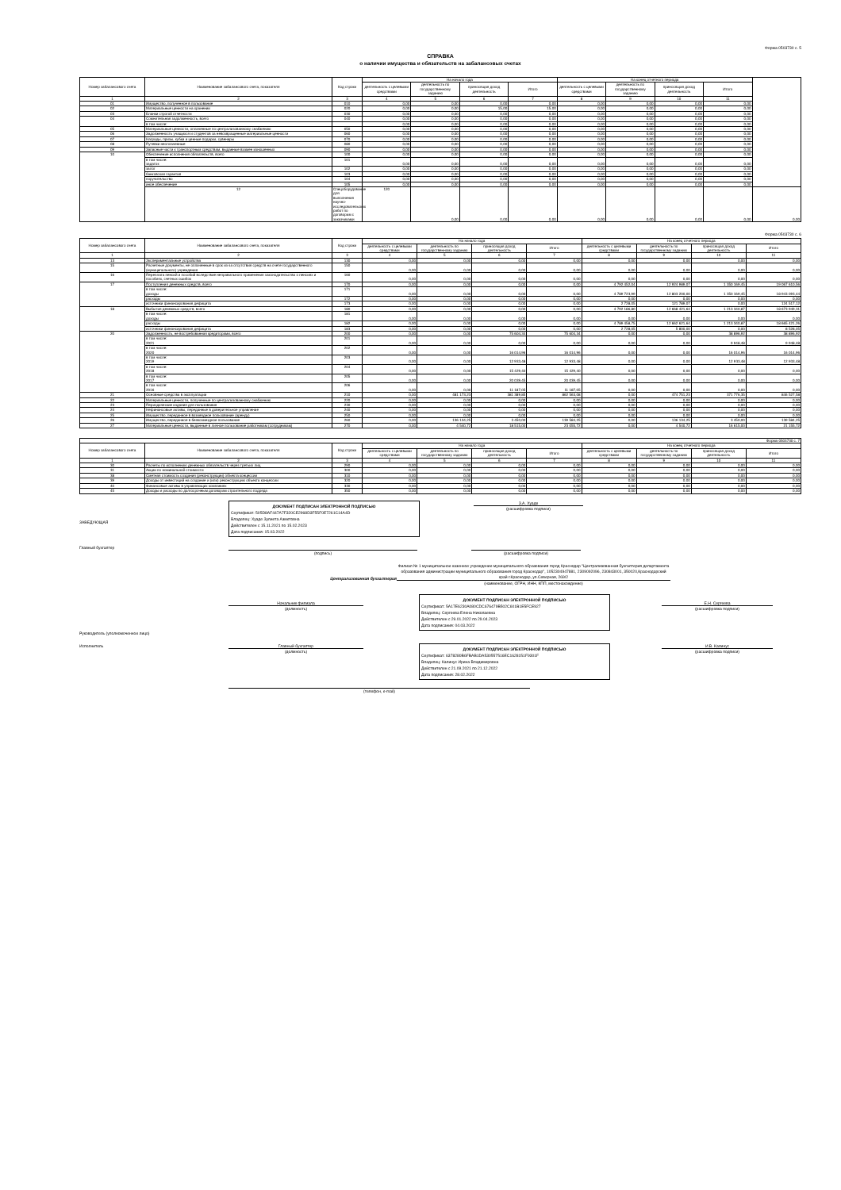Форма 0503730 с. 5
СПРАВКА
о наличии имущества и обязательств на забалансовых счетах
| Номер забалансового счета | Наименование забалансового счета, показателя | Код строки | На начало года | | | | На конец отчетного периода | | | | |
| --- | --- | --- | --- | --- | --- | --- | --- | --- | --- | --- | --- |
| | | | деятельность с целевыми средствами | деятельность по государственному заданию | приносящая доход деятельность | Итого | деятельность с целевыми средствами | деятельность по государственному заданию | приносящая доход деятельность | Итого | |
| 1 | 2 | 3 | 4 | 5 | 6 | 7 | 8 | 9 | 10 | 11 | |
| 01 | Имущество, полученное в пользование | 010 | 0,00 | 0,00 | 0,00 | 0,00 | 0,00 | 0,00 | 0,00 | 0,00 | |
| 02 | Материальные ценности на хранении | 020 | 0,00 | 0,00 | 15,00 | 15,00 | 0,00 | 0,00 | 0,00 | 0,00 | |
| 03 | Бланки строгой отчетности | 030 | 0,00 | 0,00 | 0,00 | 0,00 | 0,00 | 0,00 | 0,00 | 0,00 | |
| 04 | Сомнительная задолженность, всего | 040 | 0,00 | 0,00 | 0,00 | 0,00 | 0,00 | 0,00 | 0,00 | 0,00 | |
| | в том числе: | | 0,00 | 0,00 | 0,00 | 0,00 | 0,00 | 0,00 | 0,00 | 0,00 | |
| 05 | Материальные ценности, оплаченные по централизованному снабжению | 050 | 0,00 | 0,00 | 0,00 | 0,00 | 0,00 | 0,00 | 0,00 | 0,00 | |
| 06 | Задолженность учащихся и студентов за невозвращенные материальные ценности | 060 | 0,00 | 0,00 | 0,00 | 0,00 | 0,00 | 0,00 | 0,00 | 0,00 | |
| 07 | Награды, призы, кубки и ценные подарки, сувениры | 070 | 0,00 | 0,00 | 0,00 | 0,00 | 0,00 | 0,00 | 0,00 | 0,00 | |
| 08 | Путевки неоплаченные | 080 | 0,00 | 0,00 | 0,00 | 0,00 | 0,00 | 0,00 | 0,00 | 0,00 | |
| 09 | Запасные части к транспортным средствам, выданные взамен изношенных | 090 | 0,00 | 0,00 | 0,00 | 0,00 | 0,00 | 0,00 | 0,00 | 0,00 | |
| 10 | Обеспечение исполнения обязательств, всего | 100 | 0,00 | 0,00 | 0,00 | 0,00 | 0,00 | 0,00 | 0,00 | 0,00 | |
| | в том числе: задаток | 101 | 0,00 | 0,00 | 0,00 | 0,00 | 0,00 | 0,00 | 0,00 | 0,00 | |
| | залог | 102 | 0,00 | 0,00 | 0,00 | 0,00 | 0,00 | 0,00 | 0,00 | 0,00 | |
| | банковская гарантия | 103 | 0,00 | 0,00 | 0,00 | 0,00 | 0,00 | 0,00 | 0,00 | 0,00 | |
| | поручительство | 104 | 0,00 | 0,00 | 0,00 | 0,00 | 0,00 | 0,00 | 0,00 | 0,00 | |
| | иное обеспечение | 105 | 0,00 | 0,00 | 0,00 | 0,00 | 0,00 | 0,00 | 0,00 | 0,00 | |
| | 12 | Спецоборудование для выполнения научно-исследовательских работ по договорам с заказчиками | 120 | 0,00 | 0,00 | 0,00 | 0,00 | 0,00 | 0,00 | 0,00 | 0,00 |
Форма 0503730 с. 6
| Номер забалансового счета | Наименование забалансового счета, показателя | Код строки | На начало года | | | | На конец отчетного периода | | | |
| --- | --- | --- | --- | --- | --- | --- | --- | --- | --- | --- |
| | | | деятельность с целевыми средствами | деятельность по государственному заданию | приносящая доход деятельность | Итого | деятельность с целевыми средствами | деятельность по государственному заданию | приносящая доход деятельность | Итого |
| 1 | 2 | 3 | 4 | 5 | 6 | 7 | 8 | 9 | 10 | 11 |
| 13 | Экспериментальные устройства | 130 | 0,00 | 0,00 | 0,00 | 0,00 | 0,00 | 0,00 | 0,00 | 0,00 |
| 15 | Расчетные документы, не оплаченные в срок из-за отсутствия средств на счете государственного (муниципального) учреждения | 150 | 0,00 | 0,00 | 0,00 | 0,00 | 0,00 | 0,00 | 0,00 | 0,00 |
| 16 | Переплата пенсий и пособий вследствие неправильного применения законодательства о пенсиях и пособиях, счетных ошибок | 160 | 0,00 | 0,00 | 0,00 | 0,00 | 0,00 | 0,00 | 0,00 | 0,00 |
| 17 | Поступления денежных средств, всего | 170 | 0,00 | 0,00 | 0,00 | 0,00 | 4 792 452,04 | 12 924 989,07 | 1 350 169,45 | 19 067 610,56 |
| | в том числе: доходы | 171 | 0,00 | 0,00 | 0,00 | 0,00 | 4 789 723,99 | 12 803 200,00 | 1 350 169,45 | 18 943 093,44 |
| | расходы | 172 | 0,00 | 0,00 | 0,00 | 0,00 | 0,00 | 0,00 | 0,00 | 0,00 |
| | источники финансирования дефицита | 173 | 0,00 | 0,00 | 0,00 | 0,00 | 2 728,05 | 121 789,07 | 0,00 | 124 517,12 |
| 18 | Выбытия денежных средств, всего | 180 | 0,00 | 0,00 | 0,00 | 0,00 | 4 792 186,80 | 12 668 421,64 | 1 213 340,87 | 18 673 949,31 |
| | в том числе: доходы | 181 | 0,00 | 0,00 | 0,00 | 0,00 | 0,00 | 0,00 | 0,00 | 0,00 |
| | расходы | 182 | 0,00 | 0,00 | 0,00 | 0,00 | 4 789 458,75 | 12 662 621,64 | 1 213 340,87 | 18 665 421,26 |
| | источники финансирования дефицита | 183 | 0,00 | 0,00 | 0,00 | 0,00 | 2 728,05 | 5 800,00 | 0,00 | 8 528,05 |
| 20 | Задолженность, не востребованная кредиторами, всего | 200 | 0,00 | 0,00 | 75 604,34 | 75 604,34 | 0,00 | 0,00 | 38 896,92 | 38 896,92 |
| | в том числе: 2021 | 201 | 0,00 | 0,00 | 0,00 | 0,00 | 0,00 | 0,00 | 9 948,48 | 9 948,48 |
| | в том числе: 2020 | 202 | 0,00 | 0,00 | 16 014,96 | 16 014,96 | 0,00 | 0,00 | 16 014,96 | 16 014,96 |
| | в том числе: 2019 | 203 | 0,00 | 0,00 | 12 933,48 | 12 933,48 | 0,00 | 0,00 | 12 933,48 | 12 933,48 |
| | в том числе: 2018 | 204 | 0,00 | 0,00 | 15 429,40 | 15 429,40 | 0,00 | 0,00 | 0,00 | 0,00 |
| | в том числе: 2017 | 205 | 0,00 | 0,00 | 20 039,45 | 20 039,45 | 0,00 | 0,00 | 0,00 | 0,00 |
| | в том числе: 2016 | 206 | 0,00 | 0,00 | 11 187,05 | 11 187,05 | 0,00 | 0,00 | 0,00 | 0,00 |
| 21 | Основные средства в эксплуатации | 210 | 0,00 | 481 173,23 | 381 389,85 | 862 563,08 | 0,00 | 474 751,23 | 371 776,35 | 846 527,58 |
| 22 | Материальные ценности, полученные по централизованному снабжению | 220 | 0,00 | 0,00 | 0,00 | 0,00 | 0,00 | 0,00 | 0,00 | 0,00 |
| 23 | Периодические издания для пользования | 230 | 0,00 | 0,00 | 0,00 | 0,00 | 0,00 | 0,00 | 0,00 | 0,00 |
| 24 | Нефинансовые активы, переданные в доверительное управление | 240 | 0,00 | 0,00 | 0,00 | 0,00 | 0,00 | 0,00 | 0,00 | 0,00 |
| 25 | Имущество, переданное в возмездное пользование (аренду) | 250 | 0,00 | 0,00 | 0,00 | 0,00 | 0,00 | 0,00 | 0,00 | 0,00 |
| 26 | Имущество, переданное в безвозмездное пользование | 260 | 0,00 | 136 134,25 | 3 450,00 | 139 584,25 | 0,00 | 136 134,25 | 3 450,00 | 139 584,25 |
| 27 | Материальные ценности, выданные в личное пользование работникам (сотрудникам) | 270 | 0,00 | 4 540,72 | 18 515,00 | 23 055,72 | 0,00 | 4 540,72 | 16 615,00 | 21 155,72 |
| Форма 0503730 с. 7 | | | | | | | | | | |
| Номер забалансового счета | Наименование забалансового счета, показателя | Код строки | На начало года | | | | На конец отчетного периода | | | |
| | | | деятельность с целевыми средствами | деятельность по государственному заданию | приносящая доход деятельность | Итого | деятельность с целевыми средствами | деятельность по государственному заданию | приносящая доход деятельность | Итого |
| 1 | 2 | 3 | 4 | 5 | 6 | 7 | 8 | 9 | 10 | 11 |
| 30 | Расчеты по исполнению денежных обязательств через третьих лиц | 290 | 0,00 | 0,00 | 0,00 | 0,00 | 0,00 | 0,00 | 0,00 | 0,00 |
| 31 | Акции по номинальной стоимости | 300 | 0,00 | 0,00 | 0,00 | 0,00 | 0,00 | 0,00 | 0,00 | 0,00 |
| 38 | Сметная стоимость создания (реконструкции) объекта концессии | 310 | 0,00 | 0,00 | 0,00 | 0,00 | 0,00 | 0,00 | 0,00 | 0,00 |
| 39 | Доходы от инвестиций на создание и (или) реконструкцию объекта концессии | 320 | 0,00 | 0,00 | 0,00 | 0,00 | 0,00 | 0,00 | 0,00 | 0,00 |
| 40 | Финансовые активы в управляющих компаниях | 330 | 0,00 | 0,00 | 0,00 | 0,00 | 0,00 | 0,00 | 0,00 | 0,00 |
| 45 | Доходы и расходы по долгосрочным договорам строительного подряда | 350 | 0,00 | 0,00 | 0,00 | 0,00 | 0,00 | 0,00 | 0,00 | 0,00 |
ЗАВЕДУЮЩАЯ
ДОКУМЕНТ ПОДПИСАН ЭЛЕКТРОННОЙ ПОДПИСЬЮ
Сертификат: 505D8AF447A7F320CE2968D3F55F0E7261C14A4D
Владелец: Хуаде Зулиета Азметовна
Действителен с 15.11.2021 по 15.02.2023
Дата подписания: 15.03.2022
З.А. Хуаде
(расшифровка подписи)
Главный бухгалтер
(подпись) (расшифровка подписи)
Централизованная бухгалтерия
Филиал № 1 муниципальное казенное учреждение муниципального образования город Краснодар "Централизованная бухгалтерия департамента образования администрации муниципального образования город Краснодар", 1052304947881, 2309092096, 230843001, 350020,Краснодарский край г.Краснодар, ул.Северная, 269/2
(наименование, ОГРН, ИНН, КПП, местонахождение)
Руководитель (уполномоченное лицо)
Начальник филиала
(должность)
ДОКУМЕНТ ПОДПИСАН ЭЛЕКТРОННОЙ ПОДПИСЬЮ
Сертификат: 5A17E6230A080CDC676479B502C601B1E5FCE927
Владелец: Сергеева Елена Николаевна
Действителен с 29.01.2022 по 29.04.2023
Дата подписания: 04.03.2022
Е.Н. Сергеева
(расшифровка подписи)
Исполнитель Главный бухгалтер
(должность)
ДОКУМЕНТ ПОДПИСАН ЭЛЕКТРОННОЙ ПОДПИСЬЮ
Сертификат: 6378280B6FBAB1DA530557516EC1628151F9301F
Владелец: Калинус Ирина Владимировна
Действителен с 21.09.2021 по 21.12.2022
Дата подписания: 28.02.2022
И.В. Калинус
(расшифровка подписи)
(телефон, e-mail)